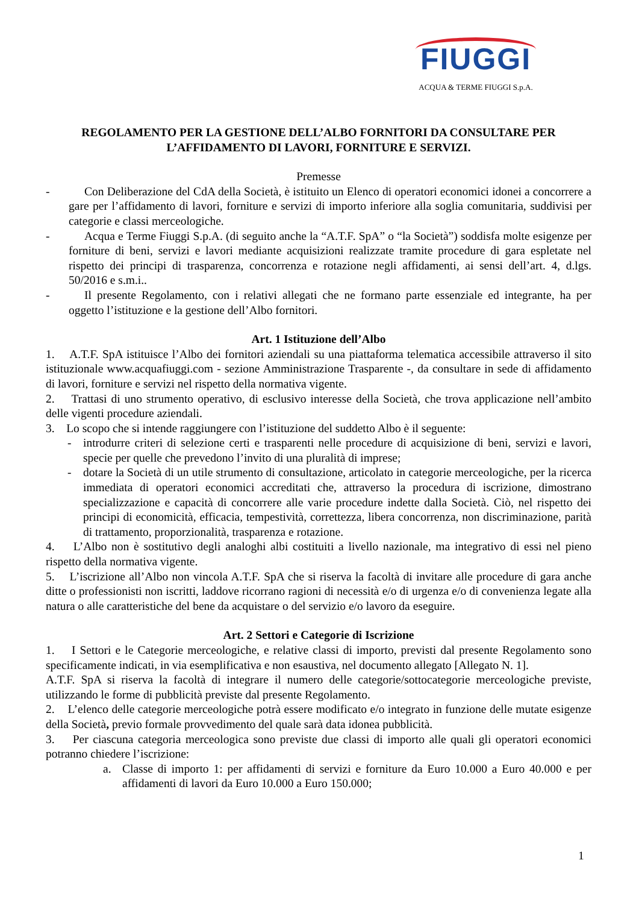FIUGGI
ACQUA & TERME FIUGGI S.p.A.
REGOLAMENTO PER LA GESTIONE DELL’ALBO FORNITORI DA CONSULTARE PER L’AFFIDAMENTO DI LAVORI, FORNITURE E SERVIZI.
Premesse
- Con Deliberazione del CdA della Società, è istituito un Elenco di operatori economici idonei a concorrere a gare per l’affidamento di lavori, forniture e servizi di importo inferiore alla soglia comunitaria, suddivisi per categorie e classi merceologiche.
- Acqua e Terme Fiuggi S.p.A. (di seguito anche la “A.T.F. SpA” o “la Società”) soddisfa molte esigenze per forniture di beni, servizi e lavori mediante acquisizioni realizzate tramite procedure di gara espletate nel rispetto dei principi di trasparenza, concorrenza e rotazione negli affidamenti, ai sensi dell’art. 4, d.lgs. 50/2016 e s.m.i..
- Il presente Regolamento, con i relativi allegati che ne formano parte essenziale ed integrante, ha per oggetto l’istituzione e la gestione dell’Albo fornitori.
Art. 1 Istituzione dell’Albo
1. A.T.F. SpA istituisce l’Albo dei fornitori aziendali su una piattaforma telematica accessibile attraverso il sito istituzionale www.acquafiuggi.com - sezione Amministrazione Trasparente -, da consultare in sede di affidamento di lavori, forniture e servizi nel rispetto della normativa vigente.
2. Trattasi di uno strumento operativo, di esclusivo interesse della Società, che trova applicazione nell’ambito delle vigenti procedure aziendali.
3. Lo scopo che si intende raggiungere con l’istituzione del suddetto Albo è il seguente:
- introdurre criteri di selezione certi e trasparenti nelle procedure di acquisizione di beni, servizi e lavori, specie per quelle che prevedono l’invito di una pluralità di imprese;
- dotare la Società di un utile strumento di consultazione, articolato in categorie merceologiche, per la ricerca immediata di operatori economici accreditati che, attraverso la procedura di iscrizione, dimostrano specializzazione e capacità di concorrere alle varie procedure indette dalla Società. Ciò, nel rispetto dei principi di economicità, efficacia, tempestività, correttezza, libera concorrenza, non discriminazione, parità di trattamento, proporzionalità, trasparenza e rotazione.
4. L’Albo non è sostitutivo degli analoghi albi costituiti a livello nazionale, ma integrativo di essi nel pieno rispetto della normativa vigente.
5. L’iscrizione all’Albo non vincola A.T.F. SpA che si riserva la facoltà di invitare alle procedure di gara anche ditte o professionisti non iscritti, laddove ricorrano ragioni di necessità e/o di urgenza e/o di convenienza legate alla natura o alle caratteristiche del bene da acquistare o del servizio e/o lavoro da eseguire.
Art. 2 Settori e Categorie di Iscrizione
1. I Settori e le Categorie merceologiche, e relative classi di importo, previsti dal presente Regolamento sono specificamente indicati, in via esemplificativa e non esaustiva, nel documento allegato [Allegato N. 1].
A.T.F. SpA si riserva la facoltà di integrare il numero delle categorie/sottocategorie merceologiche previste, utilizzando le forme di pubblicità previste dal presente Regolamento.
2. L’elenco delle categorie merceologiche potrà essere modificato e/o integrato in funzione delle mutate esigenze della Società, previo formale provvedimento del quale sarà data idonea pubblicità.
3. Per ciascuna categoria merceologica sono previste due classi di importo alle quali gli operatori economici potranno chiedere l’iscrizione:
a. Classe di importo 1: per affidamenti di servizi e forniture da Euro 10.000 a Euro 40.000 e per affidamenti di lavori da Euro 10.000 a Euro 150.000;
1